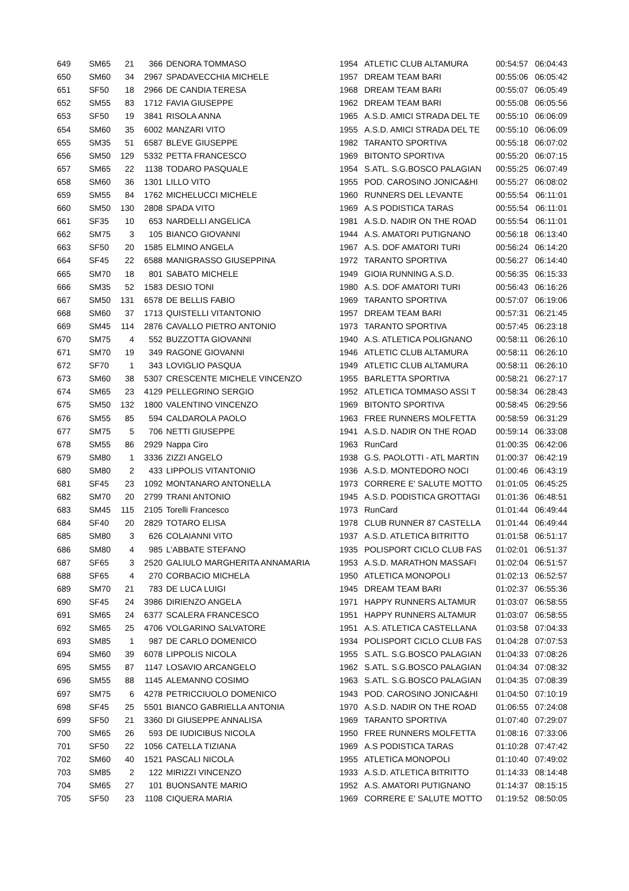| 649 | SM65 | 21 | | 366 | DENORA TOMMASO | 1954 | ATLETIC CLUB ALTAMURA | 00:54:57 | 06:04:43 |
| 650 | SM60 | 34 | | 2967 | SPADAVECCHIA MICHELE | 1957 | DREAM TEAM BARI | 00:55:06 | 06:05:42 |
| 651 | SF50 | 18 | | 2966 | DE CANDIA TERESA | 1968 | DREAM TEAM BARI | 00:55:07 | 06:05:49 |
| 652 | SM55 | 83 | | 1712 | FAVIA GIUSEPPE | 1962 | DREAM TEAM BARI | 00:55:08 | 06:05:56 |
| 653 | SF50 | 19 | | 3841 | RISOLA ANNA | 1965 | A.S.D. AMICI STRADA DEL TE | 00:55:10 | 06:06:09 |
| 654 | SM60 | 35 | | 6002 | MANZARI VITO | 1955 | A.S.D. AMICI STRADA DEL TE | 00:55:10 | 06:06:09 |
| 655 | SM35 | 51 | | 6587 | BLEVE GIUSEPPE | 1982 | TARANTO SPORTIVA | 00:55:18 | 06:07:02 |
| 656 | SM50 | 129 | | 5332 | PETTA FRANCESCO | 1969 | BITONTO SPORTIVA | 00:55:20 | 06:07:15 |
| 657 | SM65 | 22 | | 1138 | TODARO PASQUALE | 1954 | S.ATL. S.G.BOSCO PALAGIAN | 00:55:25 | 06:07:49 |
| 658 | SM60 | 36 | | 1301 | LILLO VITO | 1955 | POD. CAROSINO JONICA&HI | 00:55:27 | 06:08:02 |
| 659 | SM55 | 84 | | 1762 | MICHELUCCI MICHELE | 1960 | RUNNERS DEL LEVANTE | 00:55:54 | 06:11:01 |
| 660 | SM50 | 130 | | 2808 | SPADA VITO | 1969 | A.S PODISTICA TARAS | 00:55:54 | 06:11:01 |
| 661 | SF35 | 10 | | 653 | NARDELLI ANGELICA | 1981 | A.S.D. NADIR ON THE ROAD | 00:55:54 | 06:11:01 |
| 662 | SM75 | 3 | | 105 | BIANCO GIOVANNI | 1944 | A.S. AMATORI PUTIGNANO | 00:56:18 | 06:13:40 |
| 663 | SF50 | 20 | | 1585 | ELMINO ANGELA | 1967 | A.S. DOF AMATORI TURI | 00:56:24 | 06:14:20 |
| 664 | SF45 | 22 | | 6588 | MANIGRASSO GIUSEPPINA | 1972 | TARANTO SPORTIVA | 00:56:27 | 06:14:40 |
| 665 | SM70 | 18 | | 801 | SABATO MICHELE | 1949 | GIOIA RUNNING A.S.D. | 00:56:35 | 06:15:33 |
| 666 | SM35 | 52 | | 1583 | DESIO TONI | 1980 | A.S. DOF AMATORI TURI | 00:56:43 | 06:16:26 |
| 667 | SM50 | 131 | | 6578 | DE BELLIS FABIO | 1969 | TARANTO SPORTIVA | 00:57:07 | 06:19:06 |
| 668 | SM60 | 37 | | 1713 | QUISTELLI VITANTONIO | 1957 | DREAM TEAM BARI | 00:57:31 | 06:21:45 |
| 669 | SM45 | 114 | | 2876 | CAVALLO PIETRO ANTONIO | 1973 | TARANTO SPORTIVA | 00:57:45 | 06:23:18 |
| 670 | SM75 | 4 | | 552 | BUZZOTTA GIOVANNI | 1940 | A.S. ATLETICA POLIGNANO | 00:58:11 | 06:26:10 |
| 671 | SM70 | 19 | | 349 | RAGONE GIOVANNI | 1946 | ATLETIC CLUB ALTAMURA | 00:58:11 | 06:26:10 |
| 672 | SF70 | 1 | | 343 | LOVIGLIO PASQUA | 1949 | ATLETIC CLUB ALTAMURA | 00:58:11 | 06:26:10 |
| 673 | SM60 | 38 | | 5307 | CRESCENTE MICHELE VINCENZO | 1955 | BARLETTA SPORTIVA | 00:58:21 | 06:27:17 |
| 674 | SM65 | 23 | | 4129 | PELLEGRINO SERGIO | 1952 | ATLETICA TOMMASO ASSI T | 00:58:34 | 06:28:43 |
| 675 | SM50 | 132 | | 1800 | VALENTINO VINCENZO | 1969 | BITONTO SPORTIVA | 00:58:45 | 06:29:56 |
| 676 | SM55 | 85 | | 594 | CALDAROLA PAOLO | 1963 | FREE RUNNERS MOLFETTA | 00:58:59 | 06:31:29 |
| 677 | SM75 | 5 | | 706 | NETTI GIUSEPPE | 1941 | A.S.D. NADIR ON THE ROAD | 00:59:14 | 06:33:08 |
| 678 | SM55 | 86 | | 2929 | Nappa Ciro | 1963 | RunCard | 01:00:35 | 06:42:06 |
| 679 | SM80 | 1 | | 3336 | ZIZZI ANGELO | 1938 | G.S. PAOLOTTI - ATL MARTIN | 01:00:37 | 06:42:19 |
| 680 | SM80 | 2 | | 433 | LIPPOLIS VITANTONIO | 1936 | A.S.D. MONTEDORO NOCI | 01:00:46 | 06:43:19 |
| 681 | SF45 | 23 | | 1092 | MONTANARO ANTONELLA | 1973 | CORRERE E' SALUTE MOTTO | 01:01:05 | 06:45:25 |
| 682 | SM70 | 20 | | 2799 | TRANI ANTONIO | 1945 | A.S.D. PODISTICA GROTTAGI | 01:01:36 | 06:48:51 |
| 683 | SM45 | 115 | | 2105 | Torelli Francesco | 1973 | RunCard | 01:01:44 | 06:49:44 |
| 684 | SF40 | 20 | | 2829 | TOTARO ELISA | 1978 | CLUB RUNNER 87 CASTELLA | 01:01:44 | 06:49:44 |
| 685 | SM80 | 3 | | 626 | COLAIANNI VITO | 1937 | A.S.D. ATLETICA BITRITTO | 01:01:58 | 06:51:17 |
| 686 | SM80 | 4 | | 985 | L'ABBATE STEFANO | 1935 | POLISPORT CICLO CLUB FAS | 01:02:01 | 06:51:37 |
| 687 | SF65 | 3 | | 2520 | GALIULO MARGHERITA ANNAMARIA | 1953 | A.S.D. MARATHON MASSAFI | 01:02:04 | 06:51:57 |
| 688 | SF65 | 4 | | 270 | CORBACIO MICHELA | 1950 | ATLETICA MONOPOLI | 01:02:13 | 06:52:57 |
| 689 | SM70 | 21 | | 783 | DE LUCA LUIGI | 1945 | DREAM TEAM BARI | 01:02:37 | 06:55:36 |
| 690 | SF45 | 24 | | 3986 | DIRIENZO ANGELA | 1971 | HAPPY RUNNERS ALTAMUR | 01:03:07 | 06:58:55 |
| 691 | SM65 | 24 | | 6377 | SCALERA FRANCESCO | 1951 | HAPPY RUNNERS ALTAMUR | 01:03:07 | 06:58:55 |
| 692 | SM65 | 25 | | 4706 | VOLGARINO SALVATORE | 1951 | A.S. ATLETICA CASTELLANA | 01:03:58 | 07:04:33 |
| 693 | SM85 | 1 | | 987 | DE CARLO DOMENICO | 1934 | POLISPORT CICLO CLUB FAS | 01:04:28 | 07:07:53 |
| 694 | SM60 | 39 | | 6078 | LIPPOLIS NICOLA | 1955 | S.ATL. S.G.BOSCO PALAGIAN | 01:04:33 | 07:08:26 |
| 695 | SM55 | 87 | | 1147 | LOSAVIO ARCANGELO | 1962 | S.ATL. S.G.BOSCO PALAGIAN | 01:04:34 | 07:08:32 |
| 696 | SM55 | 88 | | 1145 | ALEMANNO COSIMO | 1963 | S.ATL. S.G.BOSCO PALAGIAN | 01:04:35 | 07:08:39 |
| 697 | SM75 | 6 | | 4278 | PETRICCIUOLO DOMENICO | 1943 | POD. CAROSINO JONICA&HI | 01:04:50 | 07:10:19 |
| 698 | SF45 | 25 | | 5501 | BIANCO GABRIELLA ANTONIA | 1970 | A.S.D. NADIR ON THE ROAD | 01:06:55 | 07:24:08 |
| 699 | SF50 | 21 | | 3360 | DI GIUSEPPE ANNALISA | 1969 | TARANTO SPORTIVA | 01:07:40 | 07:29:07 |
| 700 | SM65 | 26 | | 593 | DE IUDICIBUS NICOLA | 1950 | FREE RUNNERS MOLFETTA | 01:08:16 | 07:33:06 |
| 701 | SF50 | 22 | | 1056 | CATELLA TIZIANA | 1969 | A.S PODISTICA TARAS | 01:10:28 | 07:47:42 |
| 702 | SM60 | 40 | | 1521 | PASCALI NICOLA | 1955 | ATLETICA MONOPOLI | 01:10:40 | 07:49:02 |
| 703 | SM85 | 2 | | 122 | MIRIZZI VINCENZO | 1933 | A.S.D. ATLETICA BITRITTO | 01:14:33 | 08:14:48 |
| 704 | SM65 | 27 | | 101 | BUONSANTE MARIO | 1952 | A.S. AMATORI PUTIGNANO | 01:14:37 | 08:15:15 |
| 705 | SF50 | 23 | | 1108 | CIQUERA MARIA | 1969 | CORRERE E' SALUTE MOTTO | 01:19:52 | 08:50:05 |